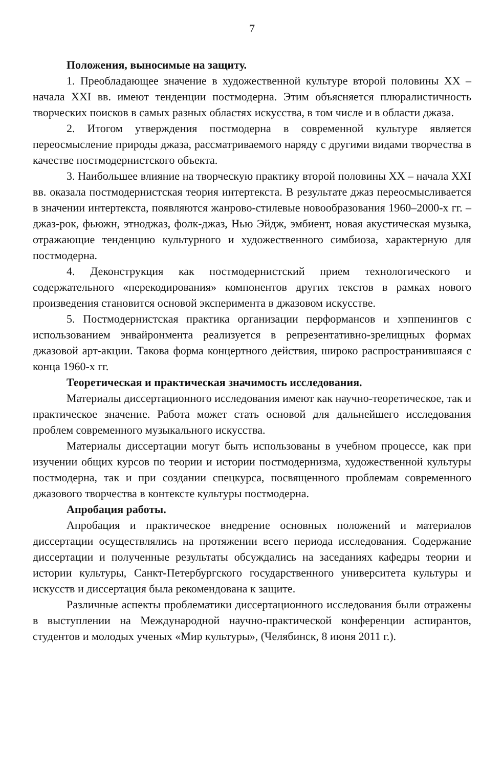7
Положения, выносимые на защиту.
1. Преобладающее значение в художественной культуре второй половины XX – начала XXI вв. имеют тенденции постмодерна. Этим объясняется плюралистичность творческих поисков в самых разных областях искусства, в том числе и в области джаза.
2. Итогом утверждения постмодерна в современной культуре является переосмысление природы джаза, рассматриваемого наряду с другими видами творчества в качестве постмодернистского объекта.
3. Наибольшее влияние на творческую практику второй половины XX – начала XXI вв. оказала постмодернистская теория интертекста. В результате джаз переосмысливается в значении интертекста, появляются жанрово-стилевые новообразования 1960–2000-х гг. – джаз-рок, фьюжн, этноджаз, фолк-джаз, Нью Эйдж, эмбиент, новая акустическая музыка, отражающие тенденцию культурного и художественного симбиоза, характерную для постмодерна.
4. Деконструкция как постмодернистский прием технологического и содержательного «перекодирования» компонентов других текстов в рамках нового произведения становится основой эксперимента в джазовом искусстве.
5. Постмодернистская практика организации перформансов и хэппенингов с использованием энвайронмента реализуется в репрезентативно-зрелищных формах джазовой арт-акции. Такова форма концертного действия, широко распространившаяся с конца 1960-х гг.
Теоретическая и практическая значимость исследования.
Материалы диссертационного исследования имеют как научно-теоретическое, так и практическое значение. Работа может стать основой для дальнейшего исследования проблем современного музыкального искусства.
Материалы диссертации могут быть использованы в учебном процессе, как при изучении общих курсов по теории и истории постмодернизма, художественной культуры постмодерна, так и при создании спецкурса, посвященного проблемам современного джазового творчества в контексте культуры постмодерна.
Апробация работы.
Апробация и практическое внедрение основных положений и материалов диссертации осуществлялись на протяжении всего периода исследования. Содержание диссертации и полученные результаты обсуждались на заседаниях кафедры теории и истории культуры, Санкт-Петербургского государственного университета культуры и искусств и диссертация была рекомендована к защите.
Различные аспекты проблематики диссертационного исследования были отражены в выступлении на Международной научно-практической конференции аспирантов, студентов и молодых ученых «Мир культуры», (Челябинск, 8 июня 2011 г.).